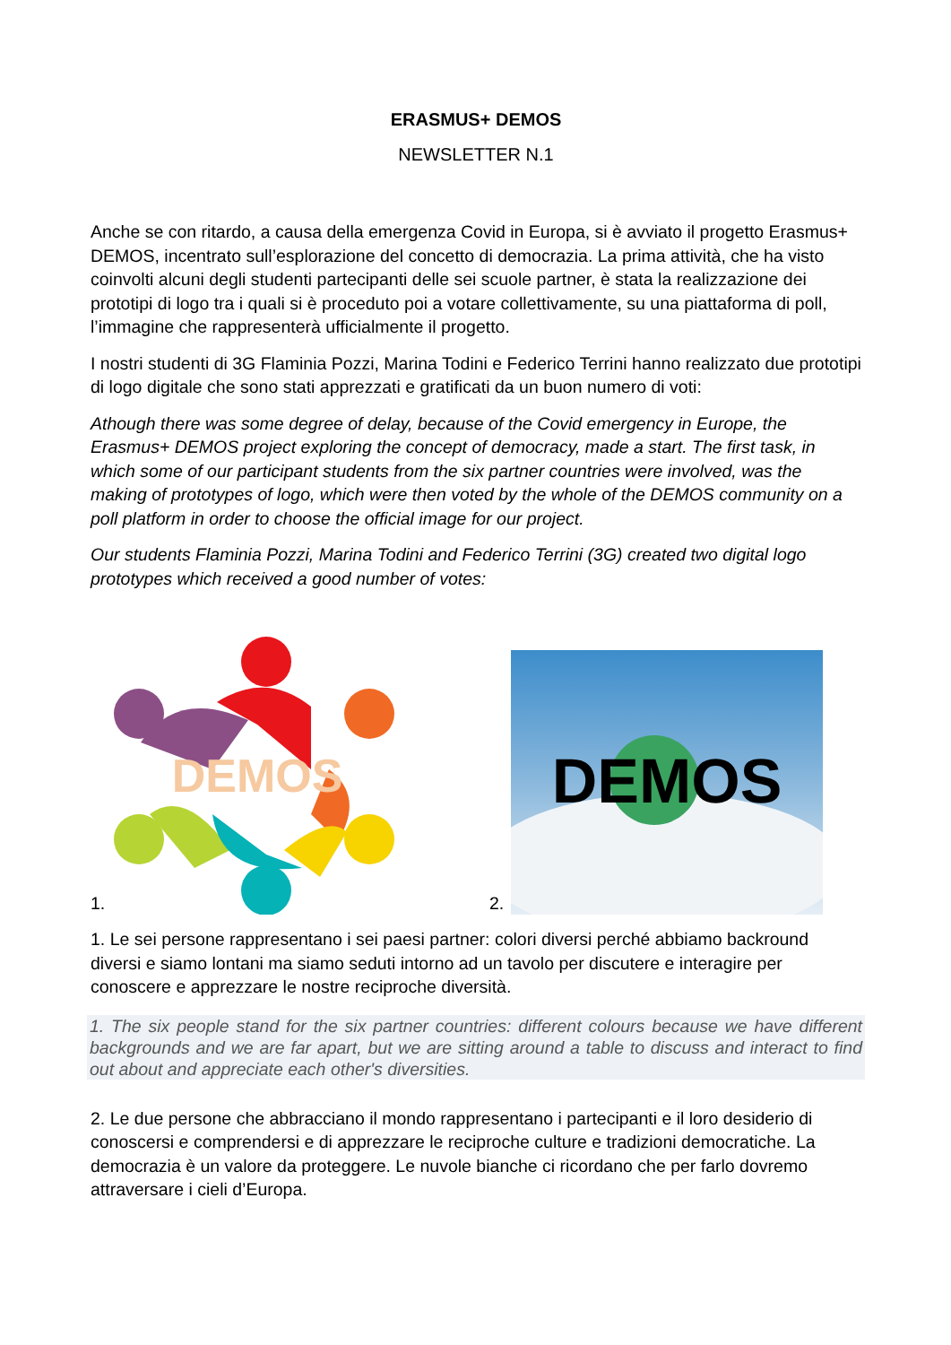ERASMUS+ DEMOS
NEWSLETTER N.1
Anche se con ritardo, a causa della emergenza Covid in Europa, si è avviato il progetto Erasmus+ DEMOS, incentrato sull’esplorazione del concetto di democrazia. La prima attività, che ha visto coinvolti alcuni degli studenti partecipanti delle sei scuole partner, è stata la realizzazione dei prototipi di logo tra i quali si è proceduto poi a votare collettivamente, su una piattaforma di poll, l’immagine che rappresenterà ufficialmente il progetto.
I nostri studenti di 3G Flaminia Pozzi, Marina Todini e Federico Terrini hanno realizzato due prototipi di logo digitale che sono stati apprezzati e gratificati da un buon numero di voti:
Athough there was some degree of delay, because of the Covid emergency in Europe, the Erasmus+ DEMOS project exploring the concept of democracy, made a start. The first task, in which some of our participant students from the six partner countries were involved, was the making of prototypes of logo, which were then voted by the whole of the DEMOS community on a poll platform in order to choose the official image for our project.
Our students Flaminia Pozzi, Marina Todini and Federico Terrini (3G) created two digital logo prototypes which received a good number of votes:
1.
DEMOS
2.
DEMOS
1. Le sei persone rappresentano i sei paesi partner: colori diversi perché abbiamo backround diversi e siamo lontani ma siamo seduti intorno ad un tavolo per discutere e interagire per conoscere e apprezzare le nostre reciproche diversità.
1. The six people stand for the six partner countries: different colours because we have different backgrounds and we are far apart, but we are sitting around a table to discuss and interact to find out about and appreciate each other's diversities.
2. Le due persone che abbracciano il mondo rappresentano i partecipanti e il loro desiderio di conoscersi e comprendersi e di apprezzare le reciproche culture e tradizioni democratiche. La democrazia è un valore da proteggere. Le nuvole bianche ci ricordano che per farlo dovremo attraversare i cieli d’Europa.